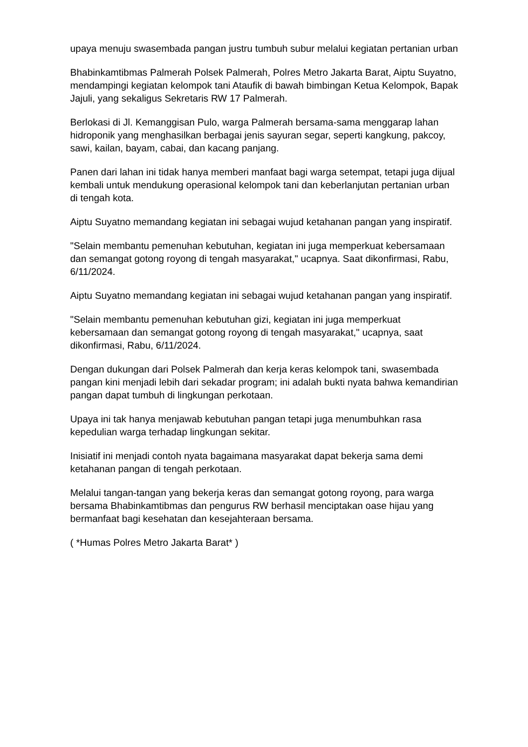upaya menuju swasembada pangan justru tumbuh subur melalui kegiatan pertanian urban
Bhabinkamtibmas Palmerah Polsek Palmerah, Polres Metro Jakarta Barat, Aiptu Suyatno, mendampingi kegiatan kelompok tani Ataufik di bawah bimbingan Ketua Kelompok, Bapak Jajuli, yang sekaligus Sekretaris RW 17 Palmerah.
Berlokasi di Jl. Kemanggisan Pulo, warga Palmerah bersama-sama menggarap lahan hidroponik yang menghasilkan berbagai jenis sayuran segar, seperti kangkung, pakcoy, sawi, kailan, bayam, cabai, dan kacang panjang.
Panen dari lahan ini tidak hanya memberi manfaat bagi warga setempat, tetapi juga dijual kembali untuk mendukung operasional kelompok tani dan keberlanjutan pertanian urban di tengah kota.
Aiptu Suyatno memandang kegiatan ini sebagai wujud ketahanan pangan yang inspiratif.
"Selain membantu pemenuhan kebutuhan, kegiatan ini juga memperkuat kebersamaan dan semangat gotong royong di tengah masyarakat," ucapnya. Saat dikonfirmasi, Rabu, 6/11/2024.
Aiptu Suyatno memandang kegiatan ini sebagai wujud ketahanan pangan yang inspiratif.
"Selain membantu pemenuhan kebutuhan gizi, kegiatan ini juga memperkuat kebersamaan dan semangat gotong royong di tengah masyarakat," ucapnya, saat dikonfirmasi, Rabu, 6/11/2024.
Dengan dukungan dari Polsek Palmerah dan kerja keras kelompok tani, swasembada pangan kini menjadi lebih dari sekadar program; ini adalah bukti nyata bahwa kemandirian pangan dapat tumbuh di lingkungan perkotaan.
Upaya ini tak hanya menjawab kebutuhan pangan tetapi juga menumbuhkan rasa kepedulian warga terhadap lingkungan sekitar.
Inisiatif ini menjadi contoh nyata bagaimana masyarakat dapat bekerja sama demi ketahanan pangan di tengah perkotaan.
Melalui tangan-tangan yang bekerja keras dan semangat gotong royong, para warga bersama Bhabinkamtibmas dan pengurus RW berhasil menciptakan oase hijau yang bermanfaat bagi kesehatan dan kesejahteraan bersama.
( *Humas Polres Metro Jakarta Barat* )